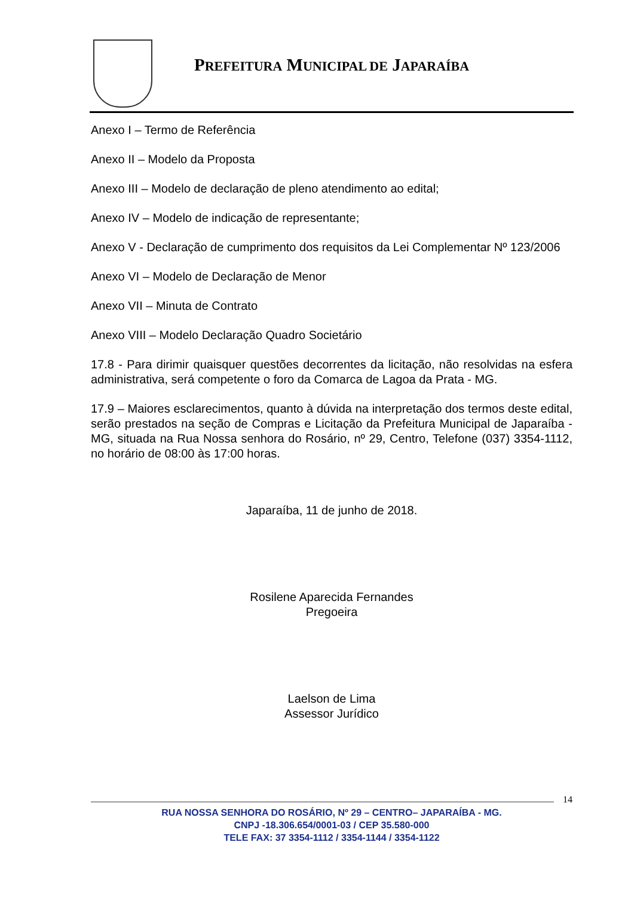PREFEITURA MUNICIPAL DE JAPARAÍBA
Anexo I – Termo de Referência
Anexo II – Modelo da Proposta
Anexo III – Modelo de declaração de pleno atendimento ao edital;
Anexo IV – Modelo de indicação de representante;
Anexo V - Declaração de cumprimento dos requisitos da Lei Complementar Nº 123/2006
Anexo VI – Modelo de Declaração de Menor
Anexo VII – Minuta de Contrato
Anexo VIII – Modelo Declaração Quadro Societário
17.8 - Para dirimir quaisquer questões decorrentes da licitação, não resolvidas na esfera administrativa, será competente o foro da Comarca de Lagoa da Prata - MG.
17.9 – Maiores esclarecimentos, quanto à dúvida na interpretação dos termos deste edital, serão prestados na seção de Compras e Licitação da Prefeitura Municipal de Japaraíba - MG, situada na Rua Nossa senhora do Rosário, nº 29, Centro, Telefone (037) 3354-1112, no horário de 08:00 às 17:00 horas.
Japaraíba, 11 de junho de 2018.
Rosilene Aparecida Fernandes
Pregoeira
Laelson de Lima
Assessor Jurídico
14
RUA NOSSA SENHORA DO ROSÁRIO, Nº 29 – CENTRO– JAPARAÍBA - MG.
CNPJ -18.306.654/0001-03 / CEP 35.580-000
TELE FAX: 37 3354-1112 / 3354-1144 / 3354-1122